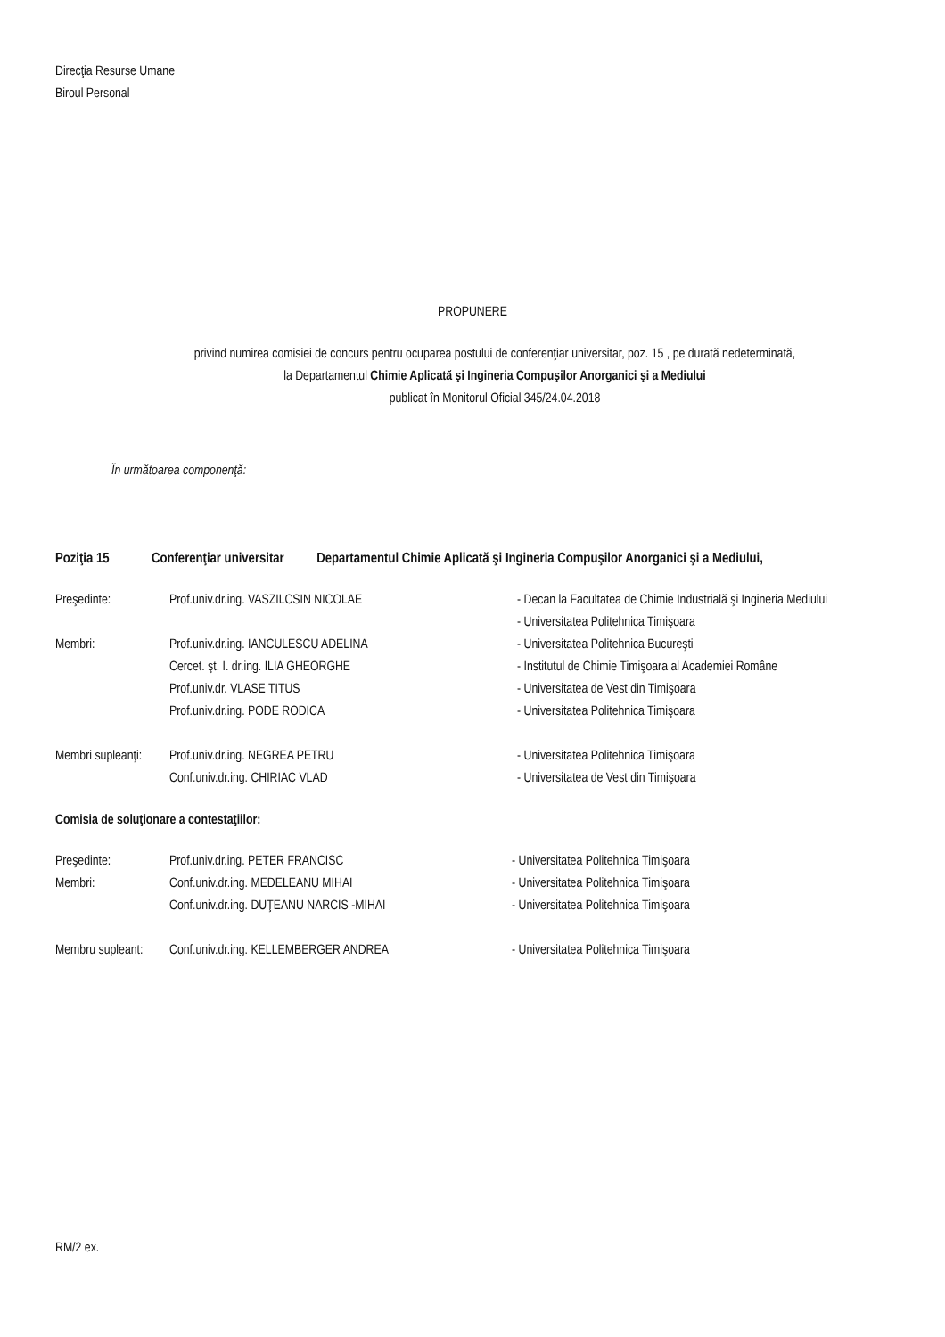Direcţia Resurse Umane
Biroul Personal
PROPUNERE
privind numirea comisiei de concurs pentru ocuparea postului de conferenţiar universitar, poz. 15 , pe durată nedeterminată,
la Departamentul Chimie Aplicată şi Ingineria Compuşilor Anorganici şi a Mediului
publicat în Monitorul Oficial 345/24.04.2018
În următoarea componenţă:
Poziţia 15 Conferenţiar universitar Departamentul Chimie Aplicată şi Ingineria Compuşilor Anorganici şi a Mediului,
| Preşedinte: | Prof.univ.dr.ing. VASZILCSIN NICOLAE | - Decan la Facultatea de Chimie Industrială şi Ingineria Mediului |
| | | - Universitatea Politehnica Timişoara |
| Membri: | Prof.univ.dr.ing. IANCULESCU ADELINA | - Universitatea Politehnica Bucureşti |
| | Cercet. şt. I. dr.ing. ILIA GHEORGHE | - Institutul de Chimie Timişoara al Academiei Române |
| | Prof.univ.dr. VLASE TITUS | - Universitatea de Vest din Timişoara |
| | Prof.univ.dr.ing. PODE RODICA | - Universitatea Politehnica Timişoara |
| Membri supleanţi: | Prof.univ.dr.ing. NEGREA PETRU | - Universitatea Politehnica Timişoara |
| | Conf.univ.dr.ing. CHIRIAC VLAD | - Universitatea de Vest din Timişoara |
Comisia de soluţionare a contestaţiilor:
| Preşedinte: | Prof.univ.dr.ing. PETER FRANCISC | - Universitatea Politehnica Timişoara |
| Membri: | Conf.univ.dr.ing. MEDELEANU MIHAI | - Universitatea Politehnica Timişoara |
| | Conf.univ.dr.ing. DUŢEANU NARCIS -MIHAI | - Universitatea Politehnica Timişoara |
| Membru supleant: | Conf.univ.dr.ing. KELLEMBERGER ANDREA | - Universitatea Politehnica Timişoara |
RM/2 ex.